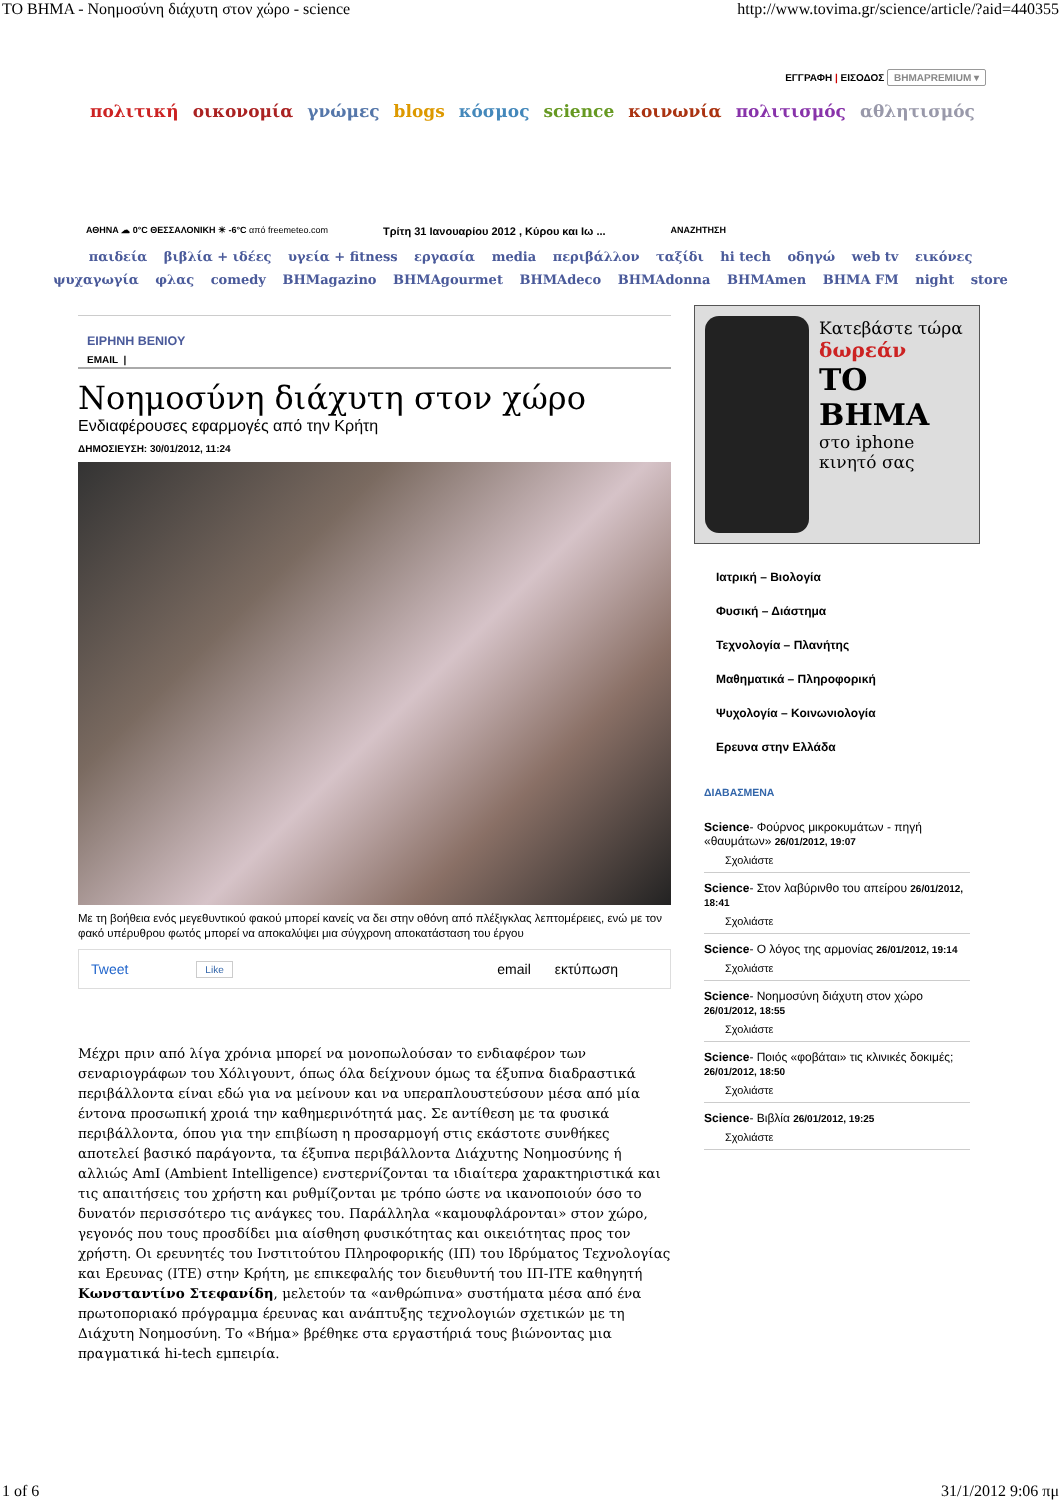ΤΟ ΒΗΜΑ - Νοημοσύνη διάχυτη στον χώρο - science http://www.tovima.gr/science/article/?aid=440355
ΕΓΓΡΑΦΗ | ΕΙΣΟΔΟΣ ΒΗΜΑPREMIUM ▾
πολιτική οικονομία γνώμες blogs κόσμος science κοινωνία πολιτισμός αθλητισμός
ΑΘΗΝΑ ☁ 0°C ΘΕΣΣΑΛΟΝΙΚΗ ☀ -6°C από freemeteo.com Τρίτη 31 Ιανουαρίου 2012 , Κύρου και Ιω ... ΑΝΑΖΗΤΗΣΗ
παιδεία βιβλία + ιδέες υγεία + fitness εργασία media περιβάλλον ταξίδι hi tech οδηγώ web tv εικόνες
ψυχαγωγία φλας comedy BHMagazino BHMAgourmet BHMAdeco BHMAdonna BHMAmen BHMA FM night store
ΕΙΡΗΝΗ ΒΕΝΙΟΥ
EMAIL |
Νοημοσύνη διάχυτη στον χώρο
Ενδιαφέρουσες εφαρμογές από την Κρήτη
ΔΗΜΟΣΙΕΥΣΗ: 30/01/2012, 11:24
Με τη βοήθεια ενός μεγεθυντικού φακού μπορεί κανείς να δει στην οθόνη από πλέξιγκλας λεπτομέρειες, ενώ με τον φακό υπέρυθρου φωτός μπορεί να αποκαλύψει μια σύγχρονη αποκατάσταση του έργου
Tweet Like email εκτύπωση
Μέχρι πριν από λίγα χρόνια μπορεί να μονοπωλούσαν το ενδιαφέρον των σεναριογράφων του Χόλιγουντ, όπως όλα δείχνουν όμως τα έξυπνα διαδραστικά περιβάλλοντα είναι εδώ για να μείνουν και να υπεραπλουστεύσουν μέσα από μία έντονα προσωπική χροιά την καθημερινότητά μας. Σε αντίθεση με τα φυσικά περιβάλλοντα, όπου για την επιβίωση η προσαρμογή στις εκάστοτε συνθήκες αποτελεί βασικό παράγοντα, τα έξυπνα περιβάλλοντα Διάχυτης Νοημοσύνης ή αλλιώς AmI (Ambient Intelligence) ενστερνίζονται τα ιδιαίτερα χαρακτηριστικά και τις απαιτήσεις του χρήστη και ρυθμίζονται με τρόπο ώστε να ικανοποιούν όσο το δυνατόν περισσότερο τις ανάγκες του. Παράλληλα «καμουφλάρονται» στον χώρο, γεγονός που τους προσδίδει μια αίσθηση φυσικότητας και οικειότητας προς τον χρήστη. Οι ερευνητές του Ινστιτούτου Πληροφορικής (ΙΠ) του Ιδρύματος Τεχνολογίας και Ερευνας (ΙΤΕ) στην Κρήτη, με επικεφαλής τον διευθυντή του ΙΠ-ΙΤΕ καθηγητή Κωνσταντίνο Στεφανίδη, μελετούν τα «ανθρώπινα» συστήματα μέσα από ένα πρωτοποριακό πρόγραμμα έρευνας και ανάπτυξης τεχνολογιών σχετικών με τη Διάχυτη Νοημοσύνη. Το «Βήμα» βρέθηκε στα εργαστήριά τους βιώνοντας μια πραγματικά hi-tech εμπειρία.
Κατεβάστε τώρα
δωρεάν
ΤΟ ΒΗΜΑ
στο iphone
κινητό σας
Ιατρική – Βιολογία
Φυσική – Διάστημα
Τεχνολογία – Πλανήτης
Μαθηματικά – Πληροφορική
Ψυχολογία – Κοινωνιολογία
Ερευνα στην Ελλάδα
ΔΙΑΒΑΣΜΕΝΑ
Science- Φούρνος μικροκυμάτων - πηγή «θαυμάτων» 26/01/2012, 19:07
Σχολιάστε
Science- Στον λαβύρινθο του απείρου 26/01/2012, 18:41
Σχολιάστε
Science- Ο λόγος της αρμονίας 26/01/2012, 19:14
Σχολιάστε
Science- Νοημοσύνη διάχυτη στον χώρο 26/01/2012, 18:55
Σχολιάστε
Science- Ποιός «φοβάται» τις κλινικές δοκιμές; 26/01/2012, 18:50
Σχολιάστε
Science- Βιβλία 26/01/2012, 19:25
Σχολιάστε
1 of 6 31/1/2012 9:06 πμ